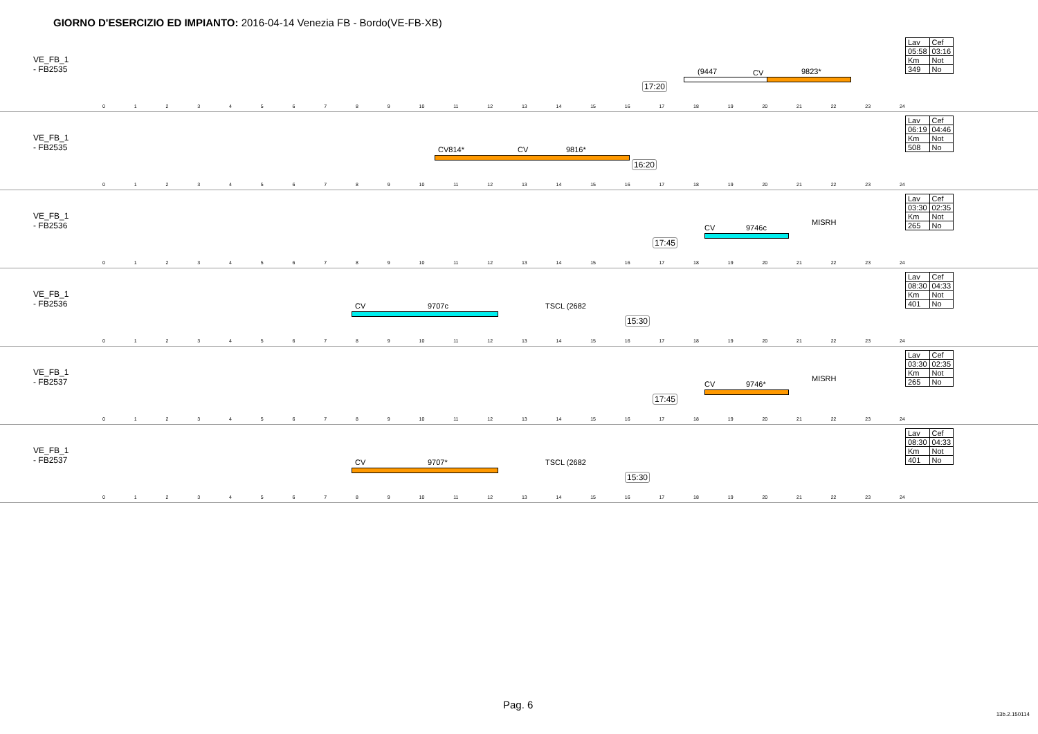GIORNO D'ESERCIZIO ED IMPIANTO: 2016-04-14 Venezia FB - Bordo(VE-FB-XB)
VE_FB_1
- FB2535
17:20
(9447 CV 9823*
0123456789 10 11 12 13 14 15 16 17 18 19 20 21 22 23 24
| Lav | Cef |
| 05:58 | 03:16 |
| Km | Not |
| 349 | No |
VE_FB_1
- FB2535
CV814* CV 9816*
16:20
0123456789 10 11 12 13 14 15 16 17 18 19 20 21 22 23 24
| Lav | Cef |
| 06:19 | 04:46 |
| Km | Not |
| 508 | No |
VE_FB_1
- FB2536
17:45
CV 9746c
MISRH
0123456789 10 11 12 13 14 15 16 17 18 19 20 21 22 23 24
| Lav | Cef |
| 03:30 | 02:35 |
| Km | Not |
| 265 | No |
VE_FB_1
- FB2536
CV 9707c TSCL (2682
15:30
0123456789 10 11 12 13 14 15 16 17 18 19 20 21 22 23 24
| Lav | Cef |
| 08:30 | 04:33 |
| Km | Not |
| 401 | No |
VE_FB_1
- FB2537
17:45
CV 9746*
MISRH
0123456789 10 11 12 13 14 15 16 17 18 19 20 21 22 23 24
| Lav | Cef |
| 03:30 | 02:35 |
| Km | Not |
| 265 | No |
VE_FB_1
- FB2537
CV 9707* TSCL (2682
15:30
0123456789 10 11 12 13 14 15 16 17 18 19 20 21 22 23 24
| Lav | Cef |
| 08:30 | 04:33 |
| Km | Not |
| 401 | No |
Pag. 6
13b.2.150114